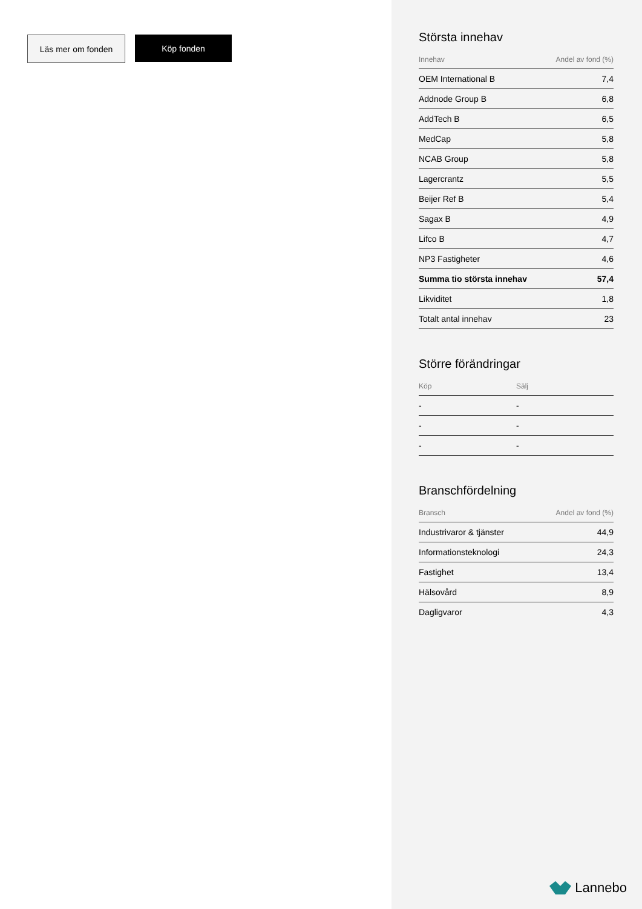Läs mer om fonden Köp fonden
Största innehav
| Innehav | Andel av fond (%) |
| --- | --- |
| OEM International B | 7,4 |
| Addnode Group B | 6,8 |
| AddTech B | 6,5 |
| MedCap | 5,8 |
| NCAB Group | 5,8 |
| Lagercrantz | 5,5 |
| Beijer Ref B | 5,4 |
| Sagax B | 4,9 |
| Lifco B | 4,7 |
| NP3 Fastigheter | 4,6 |
| Summa tio största innehav | 57,4 |
| Likviditet | 1,8 |
| Totalt antal innehav | 23 |
Större förändringar
| Köp | Sälj |
| --- | --- |
| - | - |
| - | - |
| - | - |
Branschfördelning
| Bransch | Andel av fond (%) |
| --- | --- |
| Industrivaror & tjänster | 44,9 |
| Informationsteknologi | 24,3 |
| Fastighet | 13,4 |
| Hälsovård | 8,9 |
| Dagligvaror | 4,3 |
Lannebo